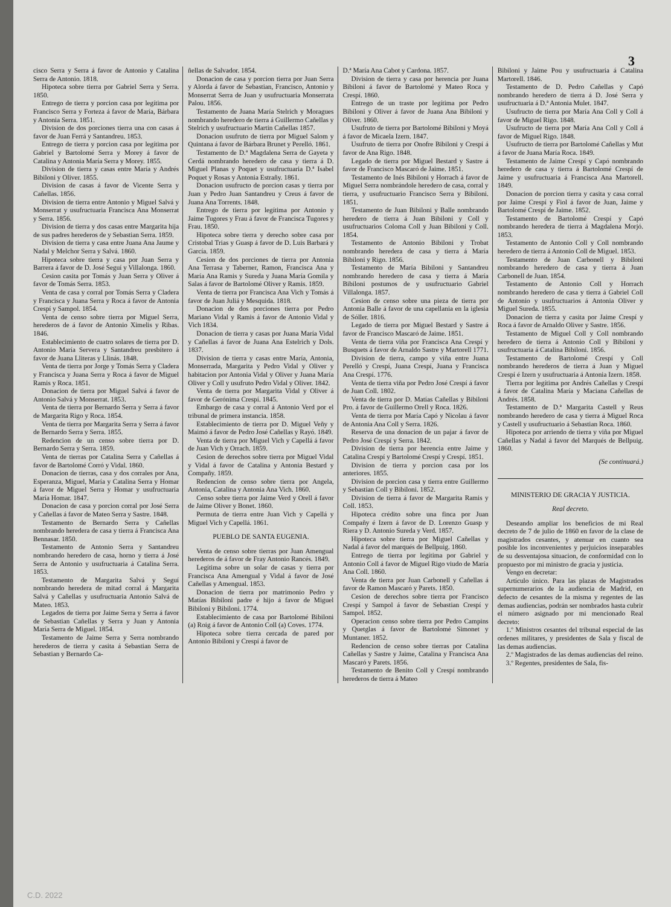3
cisco Serra y Serra á favor de Antonio y Catalina Serra de Antonio. 1818.
Hipoteca sobre tierra por Gabriel Serra y Serra. 1850.
Entrego de tierra y porcion casa por legítima por Francisco Serra y Forteza á favor de María, Bárbara y Antonia Serra. 1851.
Division de dos porciones tierra una con casas á favor de Juan Ferrá y Santandreu. 1853.
Entrego de tierra y porcion casa por legítima por Gabriel y Bartolomé Serra y Morey á favor de Catalina y Antonia María Serra y Morey. 1855.
Division de tierra y casas entre María y Andrés Bibiloni y Oliver. 1855.
Division de casas á favor de Vicente Serra y Cañellas. 1856.
Division de tierra entre Antonio y Miguel Salvá y Monserrat y usufructuaria Francisca Ana Monserrat y Serra. 1856.
Division de tierra y dos casas entre Margarita hija de sus padres herederos de y Sebastian Serra. 1859.
Division de tierra y casa entre Juana Ana Jaume y Nadal y Melchor Serra y Salvá. 1860.
Hipoteca sobre tierra y casa por Juan Serra y Barrera á favor de D. José Seguí y Villalonga. 1860.
Cesion casita por Tomás y Juan Serra y Oliver á favor de Tomás Serra. 1853.
Venta de casa y corral por Tomás Serra y Cladera y Francisca y Juana Serra y Roca á favor de Antonia Crespí y Sampol. 1854.
Venta de censo sobre tierra por Miguel Serra, herederos de á favor de Antonio Ximelis y Ribas. 1846.
Establecimiento de cuatro solares de tierra por D. Antonio María Servera y Santandreu presbítero á favor de Juana Lliteras y Llinás. 1848.
Venta de tierra por Jorge y Tomás Serra y Cladera y Francisca y Juana Serra y Roca á favor de Miguel Ramis y Roca. 1851.
Donacion de tierra por Miguel Salvá á favor de Antonio Salvá y Monserrat. 1853.
Venta de tierra por Bernardo Serra y Serra á favor de Margarita Rigo y Roca. 1854.
Venta de tierra por Margarita Serra y Serra á favor de Bernardo Serra y Serra. 1855.
Redencion de un censo sobre tierra por D. Bernardo Serra y Serra. 1859.
Venta de tierras por Catalina Serra y Cañellas á favor de Bartolomé Corró y Vidal. 1860.
Donacion de tierras, casa y dos corrales por Ana, Esperanza, Miguel, María y Catalina Serra y Homar á favor de Miguel Serra y Homar y usufructuaria María Homar. 1847.
Donacion de casa y porcion corral por José Serra y Cañellas á favor de Mateo Serra y Sastre. 1848.
Testamento de Bernardo Serra y Cañellas nombrando heredera de casa y tierra á Francisca Ana Bennasar. 1850.
Testamento de Antonio Serra y Santandreu nombrando heredero de casa, horno y tierra á José Serra de Antonio y usufructuaria á Catalina Serra. 1853.
Testamento de Margarita Salvá y Seguí nombrando heredera de mitad corral á Margarita Salvá y Cañellas y usufructuaria Antonio Salvá de Mateo. 1853.
Legados de tierra por Jaime Serra y Serra á favor de Sebastian Cañellas y Serra y Juan y Antonia María Serra de Miguel. 1854.
Testamento de Jaime Serra y Serra nombrando herederos de tierra y casita á Sebastian Serra de Sebastian y Bernardo Ca-
ñellas de Salvador. 1854.
Donacion de casa y porcion tierra por Juan Serra y Alorda á favor de Sebastian, Francisco, Antonio y Monserrat Serra de Juan y usufructuaria Monserrata Palou. 1856.
Testamento de Juana María Stelrich y Moragues nombrando heredero de tierra á Guillermo Cañellas y Stelrich y usufructuario Martin Cañellas 1857.
Donacion usufruto de tierra por Miguel Salom y Quintana á favor de Bárbara Brunet y Perelló. 1861.
Testamento de D.ª Magdalena Serra de Gayeta y Cerdá nombrando heredero de casa y tierra á D. Miguel Planas y Poquet y usufructuaria D.ª Isabel Poquet y Rosas y Antonia Estrañy. 1861.
Donacion usufructo de porcion casas y tierra por Juan y Pedro Juan Santandreu y Creus á favor de Juana Ana Torrents. 1848.
Entrego de tierra por legítima por Antonio y Jaime Tugores y Frau á favor de Francisca Tugores y Frau. 1850.
Hipoteca sobre tierra y derecho sobre casa por Cristobal Trias y Guasp á favor de D. Luis Barbará y García. 1859.
Cesion de dos porciones de tierra por Antonia Ana Terrasa y Taberner, Ramon, Francisca Ana y María Ana Ramis y Sureda y Juana María Gomila y Salas á favor de Bartolomé Oliver y Ramis. 1859.
Venta de tierra por Francisca Ana Vich y Tomás á favor de Juan Juliá y Mesquida. 1818.
Donacion de dos porciones tierra por Pedro Mariano Vidal y Ramis á favor de Antonio Vidal y Vich 1834.
Donacion de tierra y casas por Juana María Vidal y Cañellas á favor de Juana Ana Estelrich y Dols. 1837.
Division de tierra y casas entre María, Antonia, Monserrada, Margarita y Pedro Vidal y Oliver y habitacion por Antonia Vidal y Oliver y Juana María Oliver y Coll y usufruto Pedro Vidal y Oliver. 1842.
Venta de tierra por Margarita Vidal y Oliver á favor de Gerónima Crespí. 1845.
Embargo de casa y corral á Antonio Verd por el tribunal de primera instancia. 1858.
Establecimiento de tierra por D. Miguel Veñy y Maimó á favor de Pedro José Cañellas y Rayó. 1849.
Venta de tierra por Miguel Vich y Capellá á favor de Juan Vich y Orrach. 1859.
Cesion de derechos sobre tierra por Miguel Vidal y Vidal á favor de Catalina y Antonia Bestard y Compañy. 1859.
Redencion de censo sobre tierra por Angela, Antonia, Catalina y Antonia Ana Vich. 1860.
Censo sobre tierra por Jaime Verd y Orell á favor de Jaime Oliver y Bonet. 1860.
Permuta de tierra entre Juan Vich y Capellá y Miguel Vich y Capellá. 1861.
PUEBLO DE SANTA EUGENIA.
Venta de censo sobre tierras por Juan Amengual herederos de á favor de Fray Antonio Rancés. 1849.
Legítima sobre un solar de casas y tierra por Francisca Ana Amengual y Vidal á favor de José Cañellas y Amengual. 1853.
Donacion de tierra por matrimonio Pedro y Matías Bibiloni padre é hijo á favor de Miguel Bibiloni y Bibiloni. 1774.
Establecimiento de casa por Bartolomé Bibiloni (a) Roig á favor de Antonio Coll (a) Coves. 1774.
Hipoteca sobre tierra cercada de pared por Antonio Bibiloni y Crespí á favor de
D.ª María Ana Cabot y Cardona. 1857.
Division de tierra y casa por herencia por Juana Bibiloni á favor de Bartolomé y Mateo Roca y Crespí. 1860.
Entrego de un traste por legítima por Pedro Bibiloni y Oliver á favor de Juana Ana Bibiloni y Oliver. 1860.
Usufruto de tierra por Bartolomé Bibiloni y Moyá á favor de Micaela Izern. 1847.
Usufruto de tierra por Onofre Bibiloni y Crespí á favor de Ana Rigo. 1848.
Legado de tierra por Miguel Bestard y Sastre á favor de Francisco Mascaró de Jaime. 1851.
Testamento de Inés Bibiloni y Horrach á favor de Miguel Serra nombrándole heredero de casa, corral y tierra, y usufructuario Francisco Serra y Bibiloni. 1851.
Testamento de Juan Bibiloni y Balle nombrando heredero de tierra á Juan Bibiloni y Coll y usufructuarios Coloma Coll y Juan Bibiloni y Coll. 1854.
Testamento de Antonio Bibiloni y Trobat nombrando heredera de casa y tierra á María Bibiloni y Rigo. 1856.
Testamento de María Bibiloni y Santandreu nombrando heredero de casa y tierra á María Bibiloni postumos de y usufructuario Gabriel Villalonga. 1857.
Cesion de censo sobre una pieza de tierra por Antonia Balle á favor de una capellania en la iglesia de Sóller. 1816.
Legado de tierra por Miguel Bestard y Sastre á favor de Francisco Mascaró de Jaime. 1851.
Venta de tierra viña por Francisca Ana Crespí y Busquets á favor de Arnaldo Sastre y Martorell 1771.
Division de tierra, campo y viña entre Juana Perelló y Crespí, Juana Crespí, Juana y Francisca Ana Crespí. 1776.
Venta de tierra viña por Pedro José Crespí á favor de Juan Coll. 1802.
Venta de tierra por D. Matías Cañellas y Bibiloni Pro. á favor de Guillermo Orell y Roca. 1826.
Venta de tierra por María Capó y Nicolau á favor de Antonia Ana Coll y Serra. 1826.
Reserva de una donacion de un pajar á favor de Pedro José Crespí y Serra. 1842.
Division de tierra por herencia entre Jaime y Catalina Crespí y Bartolomé Crespí y Crespí. 1851.
Division de tierra y porcion casa por los anteriores. 1855.
Division de porcion casa y tierra entre Guillermo y Sebastian Coll y Bibiloni. 1852.
Division de tierra á favor de Margarita Ramis y Coll. 1853.
Hipoteca crédito sobre una finca por Juan Compañy é Izern á favor de D. Lorenzo Guasp y Riera y D. Antonio Sureda y Verd. 1857.
Hipoteca sobre tierra por Miguel Cañellas y Nadal á favor del marqués de Bellpuig. 1860.
Entrego de tierra por legítima por Gabriel y Antonio Coll á favor de Miguel Rigo viudo de María Ana Coll. 1860.
Venta de tierra por Juan Carbonell y Cañellas á favor de Ramon Mascaró y Parets. 1850.
Cesion de derechos sobre tierra por Francisco Crespí y Sampol á favor de Sebastian Crespí y Sampol. 1852.
Operacion censo sobre tierra por Pedro Campins y Quetglas á favor de Bartolomé Simonet y Muntaner. 1852.
Redencion de censo sobre tierras por Catalina Cañellas y Sastre y Jaime, Catalina y Francisca Ana Mascaró y Parets. 1856.
Testamento de Benito Coll y Crespí nombrando herederos de tierra á Mateo
Bibiloni y Jaime Pou y usufructuaria á Catalina Martorell. 1846.
Testamento de D. Pedro Cañellas y Capó nombrando heredero de tierra á D. José Serra y usufructuaria á D.ª Antonia Mulet. 1847.
Usufructo de tierra por María Ana Coll y Coll á favor de Miguel Rigo. 1848.
Usufructo de tierra por María Ana Coll y Coll á favor de Miguel Rigo. 1848.
Usufructo de tierra por Bartolomé Cañellas y Mut á favor de Juana María Roca. 1849.
Testamento de Jaime Crespí y Capó nombrando heredero de casa y tierra á Bartolomé Crespí de Jaime y usufructuaria á Francisca Ana Martorell. 1849.
Donacion de porcion tierra y casita y casa corral por Jaime Crespí y Fiol á favor de Juan, Jaime y Bartolomé Crespí de Jaime. 1852.
Testamento de Bartolomé Crespí y Capó nombrando heredera de tierra á Magdalena Morjó. 1853.
Testamento de Antonio Coll y Coll nombrando heredero de tierra á Antonio Coll de Miguel. 1853.
Testamento de Juan Carbonell y Bibiloni nombrando heredero de casa y tierra á Juan Carbonell de Juan. 1854.
Testamento de Antonio Coll y Horrach nombrando heredero de casa y tierra á Gabriel Coll de Antonio y usufructuarios á Antonia Oliver y Miguel Sureda. 1855.
Donacion de tierra y casita por Jaime Crespí y Roca á favor de Arnaldo Oliver y Sastre. 1856.
Testamento de Miguel Coll y Coll nombrando heredero de tierra á Antonio Coll y Bibiloni y usufructuaria á Catalina Bibiloni. 1856.
Testamento de Bartolomé Crespí y Coll nombrando herederos de tierra á Juan y Miguel Crespí é Izern y usufructuaria á Antonia Izern. 1858.
Tierra por legítima por Andrés Cañellas y Crespí á favor de Catalina María y Maciana Cañellas de Andrés. 1858.
Testamento de D.ª Margarita Castell y Reus nombrando heredero de casa y tierra á Miguel Roca y Castell y usufructuario á Sebastian Roca. 1860.
Hipoteca por arriendo de tierra y viña por Miguel Cañellas y Nadal á favor del Marqués de Bellpuig. 1860.
(Se continuará.)
MINISTERIO DE GRACIA Y JUSTICIA.
Real decreto.
Deseando ampliar los beneficios de mi Real decreto de 7 de julio de 1860 en favor de la clase de magistrados cesantes, y atenuar en cuanto sea posible los inconvenientes y perjuicios inseparables de su desventajosa situacion, de conformidad con lo propuesto por mi ministro de gracia y justicia.
Vengo en decretar:
Artículo único. Para las plazas de Magistrados supernumerarios de la audiencia de Madrid, en defecto de cesantes de la misma y regentes de las demas audiencias, podrán ser nombrados hasta cubrir el número asignado por mi mencionado Real decreto:
1.º Ministros cesantes del tribunal especial de las ordenes militares, y presidentes de Sala y fiscal de las demas audiencias.
2.º Magistrados de las demas audiencias del reino.
3.º Regentes, presidentes de Sala, fis-
C.D. 2022